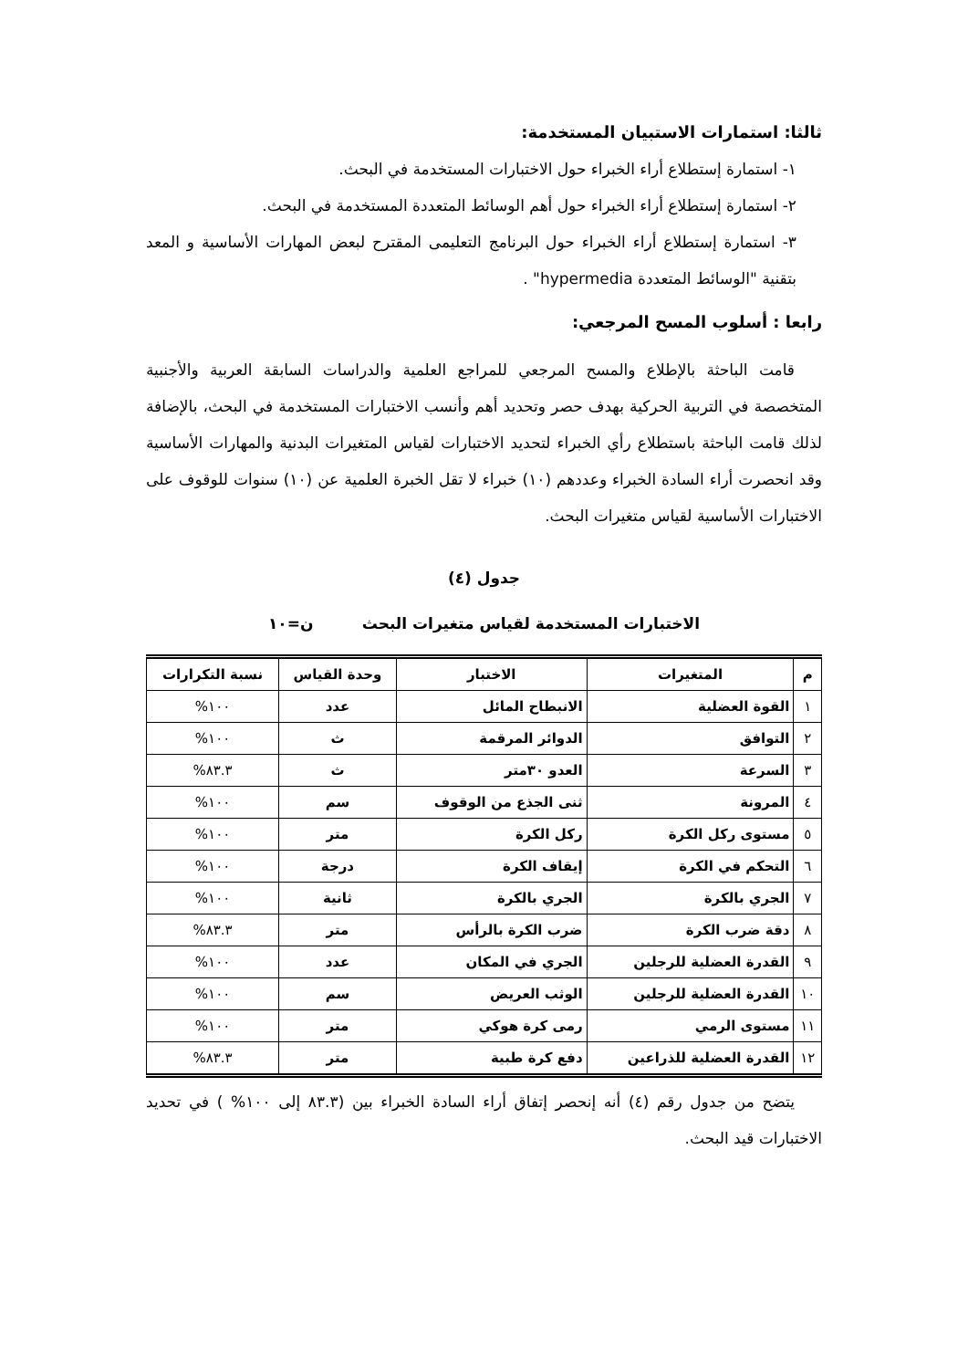ثالثا: استمارات الاستبيان المستخدمة:
١- استمارة إستطلاع أراء الخبراء حول الاختبارات المستخدمة في البحث.
٢- استمارة إستطلاع أراء الخبراء حول أهم الوسائط المتعددة المستخدمة في البحث.
٣- استمارة إستطلاع أراء الخبراء حول البرنامج التعليمى المقترح لبعض المهارات الأساسية و المعد بتقنية "الوسائط المتعددة hypermedia" .
رابعا : أسلوب المسح المرجعي:
قامت الباحثة بالإطلاع والمسح المرجعي للمراجع العلمية والدراسات السابقة العربية والأجنبية المتخصصة في التربية الحركية بهدف حصر وتحديد أهم وأنسب الاختبارات المستخدمة في البحث، بالإضافة لذلك قامت الباحثة باستطلاع رأي الخبراء لتحديد الاختبارات لقياس المتغيرات البدنية والمهارات الأساسية وقد انحصرت أراء السادة الخبراء وعددهم (١٠) خبراء لا تقل الخبرة العلمية عن (١٠) سنوات للوقوف على الاختبارات الأساسية لقياس متغيرات البحث.
جدول (٤)
الاختبارات المستخدمة لقياس متغيرات البحث ن=١٠
| م | المتغيرات | الاختبار | وحدة القياس | نسبة التكرارات |
| --- | --- | --- | --- | --- |
| ١ | القوة العضلية | الانبطاح المائل | عدد | ١٠٠% |
| ٢ | التوافق | الدوائر المرقمة | ث | ١٠٠% |
| ٣ | السرعة | العدو ٣٠متر | ث | ٨٣.٣% |
| ٤ | المرونة | ثنى الجذع من الوقوف | سم | ١٠٠% |
| ٥ | مستوى ركل الكرة | ركل الكرة | متر | ١٠٠% |
| ٦ | التحكم في الكرة | إيقاف الكرة | درجة | ١٠٠% |
| ٧ | الجري بالكرة | الجري بالكرة | ثانية | ١٠٠% |
| ٨ | دقة ضرب الكرة | ضرب الكرة بالرأس | متر | ٨٣.٣% |
| ٩ | القدرة العضلية للرجلين | الجري في المكان | عدد | ١٠٠% |
| ١٠ | القدرة العضلية للرجلين | الوثب العريض | سم | ١٠٠% |
| ١١ | مستوى الرمي | رمى كرة هوكي | متر | ١٠٠% |
| ١٢ | القدرة العضلية للذراعين | دفع كرة طبية | متر | ٨٣.٣% |
يتضح من جدول رقم (٤) أنه إنحصر إتفاق أراء السادة الخبراء بين (٨٣.٣ إلى ١٠٠% ) في تحديد الاختبارات قيد البحث.